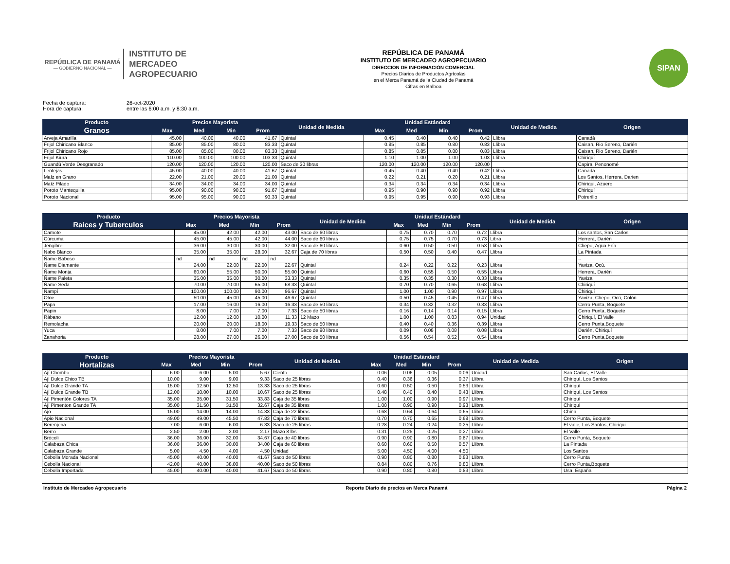REPÚBLICA DE PANAMÁ
— GOBIERNO NACIONAL —
INSTITUTO DE
MERCADEO
AGROPECUARIO
REPÚBLICA DE PANAMÁ
INSTITUTO DE MERCADEO AGROPECUARIO
DIRECCION DE INFORMACIÓN COMERCIAL
Precios Diarios de Productos Agrícolas
en el Merca Panamá de la Ciudad de Panamá
Cifras en Balboa
SIPAN
Fecha de captura: 26-oct-2020
Hora de captura: entre las 6:00 a.m. y 8:30 a.m.
| Producto | Precios Mayorista | | | | Unidad de Medida | Unidad Estándard | | | | Unidad de Medida | Origen |
| --- | --- | --- | --- | --- | --- | --- | --- | --- | --- | --- | --- |
| Granos | Max | Med | Min | Prom | | Max | Med | Min | Prom | | |
| Arveja Amarilla | 45.00 | 40.00 | 40.00 | 41.67 | Quintal | 0.45 | 0.40 | 0.40 | 0.42 | Llibra | Canadá |
| Frijol Chiricano Blanco | 85.00 | 85.00 | 80.00 | 83.33 | Quintal | 0.85 | 0.85 | 0.80 | 0.83 | Llibra | Caisan, Rio Sereno, Darién |
| Frijol Chiricano Rojo | 85.00 | 85.00 | 80.00 | 83.33 | Quintal | 0.85 | 0.85 | 0.80 | 0.83 | Llibra | Caisan, Rio Sereno, Darién |
| Frijol Kiura | 110.00 | 100.00 | 100.00 | 103.33 | Quintal | 1.10 | 1.00 | 1.00 | 1.03 | Llibra | Chiriquí |
| Guandú Verde Desgranado | 120.00 | 120.00 | 120.00 | 120.00 | Saco de 30 libras | 120.00 | 120.00 | 120.00 | 120.00 | | Capira, Penonomé |
| Lentejas | 45.00 | 40.00 | 40.00 | 41.67 | Quintal | 0.45 | 0.40 | 0.40 | 0.42 | Llibra | Canada |
| Maíz en Grano | 22.00 | 21.00 | 20.00 | 21.00 | Quintal | 0.22 | 0.21 | 0.20 | 0.21 | Llibra | Los Santos, Herrera, Darien |
| Maíz Pilado | 34.00 | 34.00 | 34.00 | 34.00 | Quintal | 0.34 | 0.34 | 0.34 | 0.34 | Llibra | Chiriqui, Azuero |
| Poroto Mantequilla | 95.00 | 90.00 | 90.00 | 91.67 | Quintal | 0.95 | 0.90 | 0.90 | 0.92 | Llibra | Chiriquí |
| Poroto Nacional | 95.00 | 95.00 | 90.00 | 93.33 | Quintal | 0.95 | 0.95 | 0.90 | 0.93 | Llibra | Potrerillo |
| Producto | Precios Mayorista | | | | Unidad de Medida | Unidad Estándard | | | | Unidad de Medida | Origen |
| --- | --- | --- | --- | --- | --- | --- | --- | --- | --- | --- | --- |
| Raices y Tuberculos | Max | Med | Min | Prom | | Max | Med | Min | Prom | | |
| Camote | 45.00 | 42.00 | 42.00 | 43.00 | Saco de 60 libras | 0.75 | 0.70 | 0.70 | 0.72 | Llibra | Los santos, San Carlos |
| Cúrcuma | 45.00 | 45.00 | 42.00 | 44.00 | Saco de 60 libras | 0.75 | 0.75 | 0.70 | 0.73 | Libra | Herrera, Darién |
| Jengibre | 36.00 | 30.00 | 30.00 | 32.00 | Saco de 60 libras | 0.60 | 0.50 | 0.50 | 0.53 | Llibra | Chepo, Agua Fría |
| Nabo Blanco | 35.00 | 35.00 | 28.00 | 32.67 | Caja de 70 libras | 0.50 | 0.50 | 0.40 | 0.47 | Llibra | La Pintada |
| Ñame Baboso | nd | nd | nd | nd | | | | | | | -- |
| Ñame Diamante | 24.00 | 22.00 | 22.00 | 22.67 | Quintal | 0.24 | 0.22 | 0.22 | 0.23 | Llibra | Yaviza, Ocú. |
| Ñame Monja | 60.00 | 55.00 | 50.00 | 55.00 | Quintal | 0.60 | 0.55 | 0.50 | 0.55 | Llibra | Herrera, Darién |
| Ñame Paleta | 35.00 | 35.00 | 30.00 | 33.33 | Quintal | 0.35 | 0.35 | 0.30 | 0.33 | Llibra | Yaviza |
| Ñame Seda | 70.00 | 70.00 | 65.00 | 68.33 | Quintal | 0.70 | 0.70 | 0.65 | 0.68 | Llibra | Chiriquí |
| Ñampí | 100.00 | 100.00 | 90.00 | 96.67 | Quintal | 1.00 | 1.00 | 0.90 | 0.97 | Llibra | Chiriquí |
| Otoe | 50.00 | 45.00 | 45.00 | 46.67 | Quintal | 0.50 | 0.45 | 0.45 | 0.47 | Llibra | Yaviza, Chepo, Ocú, Colón |
| Papa | 17.00 | 16.00 | 16.00 | 16.33 | Saco de 50 libras | 0.34 | 0.32 | 0.32 | 0.33 | Llibra | Cerro Punta, Boquete |
| Papin | 8.00 | 7.00 | 7.00 | 7.33 | Saco de 50 libras | 0.16 | 0.14 | 0.14 | 0.15 | Llibra | Cerro Punta, Boquete |
| Rábano | 12.00 | 12.00 | 10.00 | 11.33 | 12 Mazo | 1.00 | 1.00 | 0.83 | 0.94 | Unidad | Chiriquí, El Valle |
| Remolacha | 20.00 | 20.00 | 18.00 | 19.33 | Saco de 50 libras | 0.40 | 0.40 | 0.36 | 0.39 | Llibra | Cerro Punta,Boquete |
| Yuca | 8.00 | 7.00 | 7.00 | 7.33 | Saco de 90 libras | 0.09 | 0.08 | 0.08 | 0.08 | Llibra | Darién, Chiriquí |
| Zanahoria | 28.00 | 27.00 | 26.00 | 27.00 | Saco de 50 libras | 0.56 | 0.54 | 0.52 | 0.54 | Llibra | Cerro Punta,Boquete |
| Producto | Precios Mayorista | | | | Unidad de Medida | Unidad Estándard | | | | Unidad de Medida | Origen |
| --- | --- | --- | --- | --- | --- | --- | --- | --- | --- | --- | --- |
| Hortalizas | Max | Med | Min | Prom | | Max | Med | Min | Prom | | |
| Ají Chombo | 6.00 | 6.00 | 5.00 | 5.67 | Ciento | 0.06 | 0.06 | 0.05 | 0.06 | Unidad | San Carlos, El Valle |
| Ají Dulce Chico TB | 10.00 | 9.00 | 9.00 | 9.33 | Saco de 25 libras | 0.40 | 0.36 | 0.36 | 0.37 | Llibra | Chiriquí, Los Santos |
| Ají Dulce Grande TA | 15.00 | 12.50 | 12.50 | 13.33 | Saco de 25 libras | 0.60 | 0.50 | 0.50 | 0.53 | Llibra | Chiriquí |
| Ají Dulce Grande TB | 12.00 | 10.00 | 10.00 | 10.67 | Saco de 25 libras | 0.48 | 0.40 | 0.40 | 0.43 | Llibra | Chiriquí, Los Santos |
| Ají Pimentón Colores TA | 35.00 | 35.00 | 31.50 | 33.83 | Caja de 35 libras | 1.00 | 1.00 | 0.90 | 0.97 | Llibra | Chiriquí |
| Ají Pimenton Grande TA | 35.00 | 31.50 | 31.50 | 32.67 | Caja de 35 libras | 1.00 | 0.90 | 0.90 | 0.93 | Llibra | Chiriquí |
| Ajo | 15.00 | 14.00 | 14.00 | 14.33 | Caja de 22 libras | 0.68 | 0.64 | 0.64 | 0.65 | Llibra | China |
| Apio Nacional | 49.00 | 49.00 | 45.50 | 47.83 | Caja de 70 libras | 0.70 | 0.70 | 0.65 | 0.68 | Llibra | Cerro Punta, Boquete |
| Berenjena | 7.00 | 6.00 | 6.00 | 6.33 | Saco de 25 libras | 0.28 | 0.24 | 0.24 | 0.25 | Llibra | El valle, Los Santos, Chiriqui. |
| Berro | 2.50 | 2.00 | 2.00 | 2.17 | Mazo 8 lbs | 0.31 | 0.25 | 0.25 | 0.27 | Llibra | El Valle |
| Brócoli | 36.00 | 36.00 | 32.00 | 34.67 | Caja de 40 libras | 0.90 | 0.90 | 0.80 | 0.87 | Llibra | Cerro Punta, Boquete |
| Calabaza Chica | 36.00 | 36.00 | 30.00 | 34.00 | Caja de 60 libras | 0.60 | 0.60 | 0.50 | 0.57 | Llibra | La Pintada |
| Calabaza Grande | 5.00 | 4.50 | 4.00 | 4.50 | Unidad | 5.00 | 4.50 | 4.00 | 4.50 | | Los Santos |
| Cebolla Morada Nacional | 45.00 | 40.00 | 40.00 | 41.67 | Saco de 50 libras | 0.90 | 0.80 | 0.80 | 0.83 | Llibra | Cerro Punta |
| Cebolla Nacional | 42.00 | 40.00 | 38.00 | 40.00 | Saco de 50 libras | 0.84 | 0.80 | 0.76 | 0.80 | Llibra | Cerro Punta,Boquete |
| Cebolla Importada | 45.00 | 40.00 | 40.00 | 41.67 | Saco de 50 libras | 0.90 | 0.80 | 0.80 | 0.83 | Llibra | Usa, España |
Instituto de Mercadeo Agropecuario Reporte Diario de precios en Merca Panamá Página 2